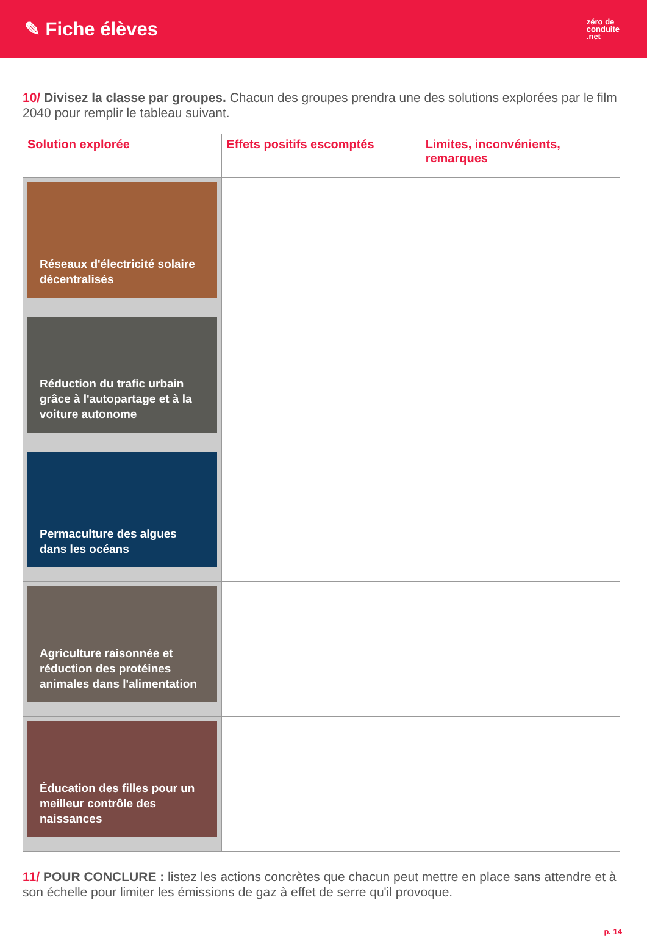✎ Fiche élèves
zéro de
conduite
.net
10/ Divisez la classe par groupes. Chacun des groupes prendra une des solutions explorées par le film 2040 pour remplir le tableau suivant.
| Solution explorée | Effets positifs escomptés | Limites, inconvénients, remarques |
| --- | --- | --- |
| Réseaux d'électricité solaire décentralisés | | |
| Réduction du trafic urbain grâce à l'autopartage et à la voiture autonome | | |
| Permaculture des algues dans les océans | | |
| Agriculture raisonnée et réduction des protéines animales dans l'alimentation | | |
| Éducation des filles pour un meilleur contrôle des naissances | | |
11/ POUR CONCLURE : listez les actions concrètes que chacun peut mettre en place sans attendre et à son échelle pour limiter les émissions de gaz à effet de serre qu'il provoque.
p. 14